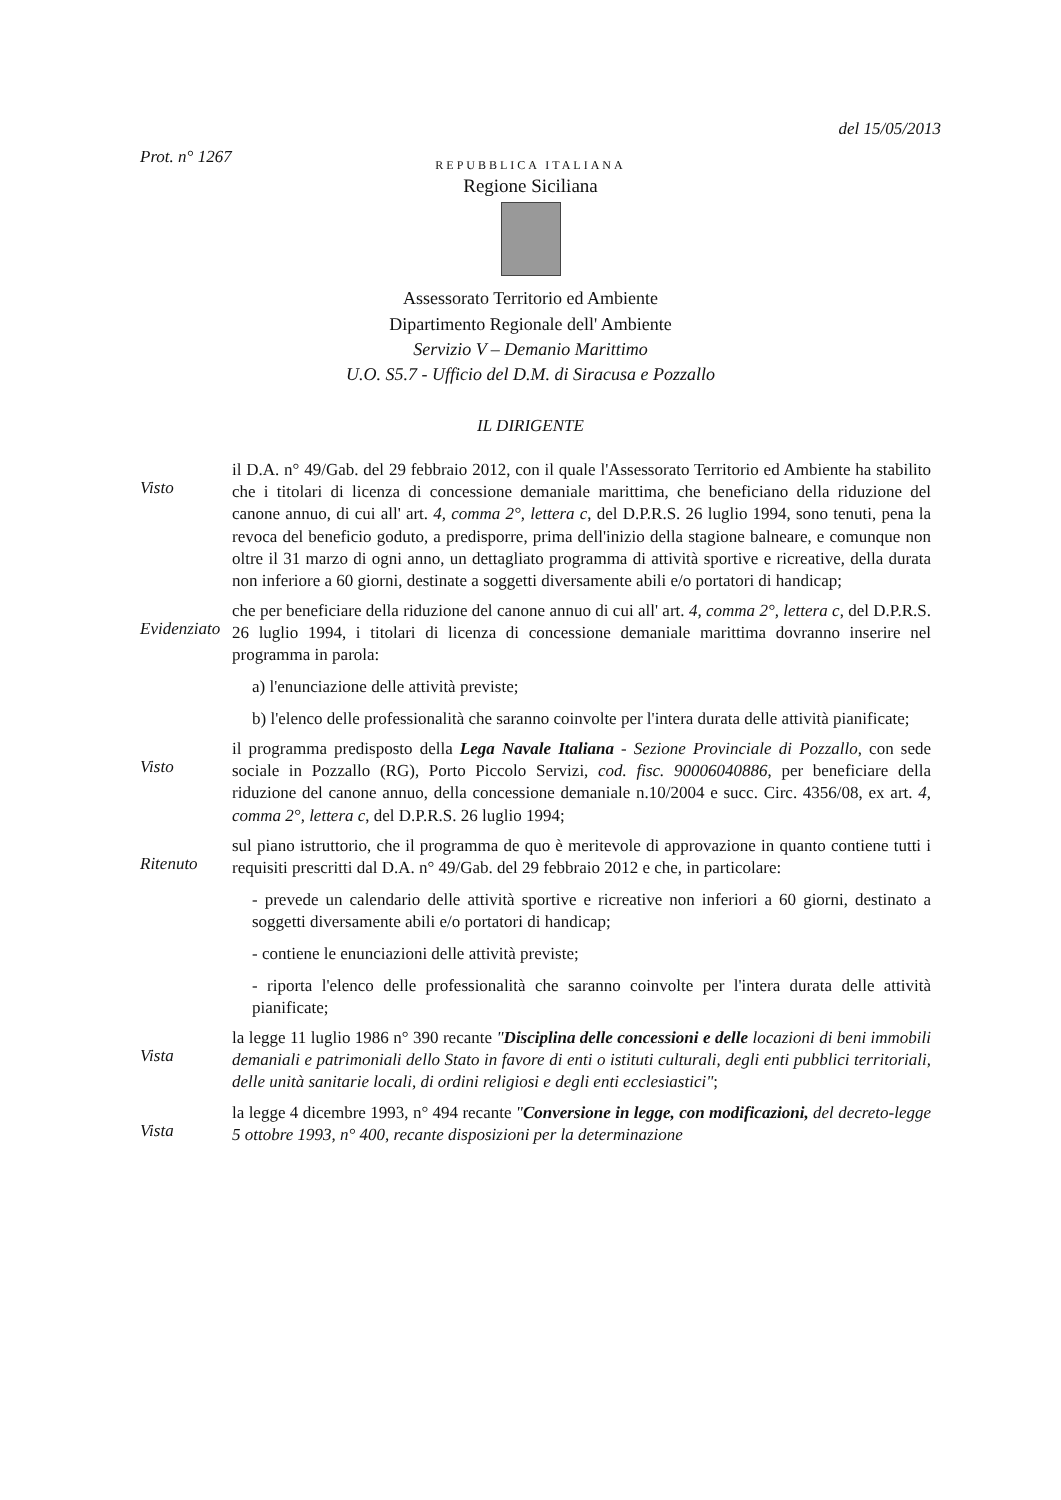Prot. n° 1267
del 15/05/2013
REPUBBLICA ITALIANA
Regione Siciliana
Assessorato Territorio ed Ambiente
Dipartimento Regionale dell' Ambiente
Servizio V – Demanio Marittimo
U.O. S5.7 - Ufficio del D.M. di Siracusa e Pozzallo
IL DIRIGENTE
Visto
il D.A. n° 49/Gab. del 29 febbraio 2012, con il quale l'Assessorato Territorio ed Ambiente ha stabilito che i titolari di licenza di concessione demaniale marittima, che beneficiano della riduzione del canone annuo, di cui all' art. 4, comma 2°, lettera c, del D.P.R.S. 26 luglio 1994, sono tenuti, pena la revoca del beneficio goduto, a predisporre, prima dell'inizio della stagione balneare, e comunque non oltre il 31 marzo di ogni anno, un dettagliato programma di attività sportive e ricreative, della durata non inferiore a 60 giorni, destinate a soggetti diversamente abili e/o portatori di handicap;
Evidenziato
che per beneficiare della riduzione del canone annuo di cui all' art. 4, comma 2°, lettera c, del D.P.R.S. 26 luglio 1994, i titolari di licenza di concessione demaniale marittima dovranno inserire nel programma in parola:
a) l'enunciazione delle attività previste;
b) l'elenco delle professionalità che saranno coinvolte per l'intera durata delle attività pianificate;
Visto
il programma predisposto della Lega Navale Italiana - Sezione Provinciale di Pozzallo, con sede sociale in Pozzallo (RG), Porto Piccolo Servizi, cod. fisc. 90006040886, per beneficiare della riduzione del canone annuo, della concessione demaniale n.10/2004 e succ. Circ. 4356/08, ex art. 4, comma 2°, lettera c, del D.P.R.S. 26 luglio 1994;
Ritenuto
sul piano istruttorio, che il programma de quo è meritevole di approvazione in quanto contiene tutti i requisiti prescritti dal D.A. n° 49/Gab. del 29 febbraio 2012 e che, in particolare:
- prevede un calendario delle attività sportive e ricreative non inferiori a 60 giorni, destinato a soggetti diversamente abili e/o portatori di handicap;
- contiene le enunciazioni delle attività previste;
- riporta l'elenco delle professionalità che saranno coinvolte per l'intera durata delle attività pianificate;
Vista
la legge 11 luglio 1986 n° 390 recante "Disciplina delle concessioni e delle locazioni di beni immobili demaniali e patrimoniali dello Stato in favore di enti o istituti culturali, degli enti pubblici territoriali, delle unità sanitarie locali, di ordini religiosi e degli enti ecclesiastici";
Vista
la legge 4 dicembre 1993, n° 494 recante "Conversione in legge, con modificazioni, del decreto-legge 5 ottobre 1993, n° 400, recante disposizioni per la determinazione